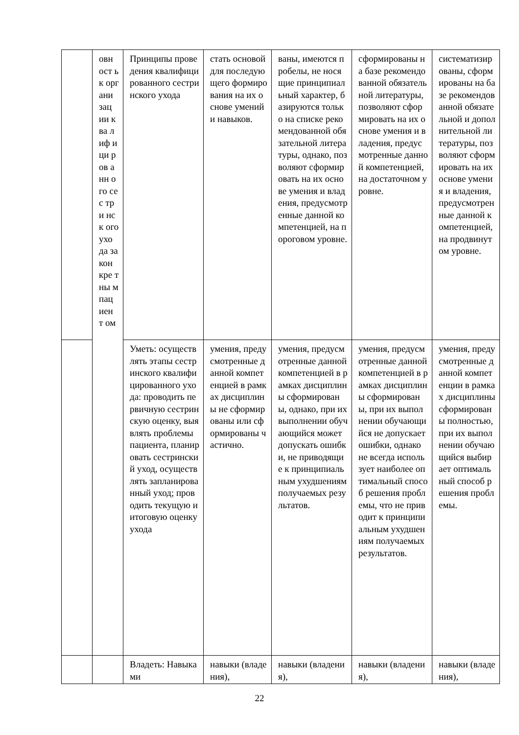| | овн ост ь к орг ани зац ии ква лиф ици ров анн ого сес три нск ого ухо да за кон кре тны м пац иен т ом | Принципы проведения квалифицированного сестринского ухода | стать основой для последующего формирования на их основе умений и навыков. | ваны, имеются пробелы, не носящие принципиальный характер, базируются только на списке рекомендованной обязательной литературы, однако, позволяют сформировать на их основе умения и владения, предусмотренные данной компетенцией, на пороговом уровне. | сформированы на базе рекомендованной обязательной литературы, позволяют сформировать на их основе умения и владения, предусмотренные данной компетенцией, на достаточном уровне. | систематизированы, сформированы на базе рекомендованной обязательной и дополнительной литературы, позволяют сформировать на их основе умения и владения, предусмотренные данной компетенцией, на продвинутом уровне. |
| | | Уметь: осуществлять этапы сестринского квалифицированного ухода: проводить первичную сестринскую оценку, выявлять проблемы пациента, планировать сестринский уход, осуществлять запланированный уход; проводить текущую и итоговую оценку ухода | умения, предусмотренные данной компетенцией в рамках дисциплины не сформированы или сформированы частично. | умения, предусмотренные данной компетенцией в рамках дисциплины сформированы, однако, при их выполнении обучающийся может допускать ошибки, не приводящие к принципиальным ухудшениям получаемых результатов. | умения, предусмотренные данной компетенцией в рамках дисциплины сформированы, при их выполнении обучающийся не допускает ошибки, однако не всегда использует наиболее оптимальный способ решения проблемы, что не приводит к принципиальным ухудшениям получаемых результатов. | умения, предусмотренные данной компетенции в рамках дисциплины сформированы полностью, при их выполнении обучающийся выбирает оптимальный способ решения проблемы. |
| | | Владеть: Навыками | навыки (владения), | навыки (владения), | навыки (владения), | навыки (владения), |
22